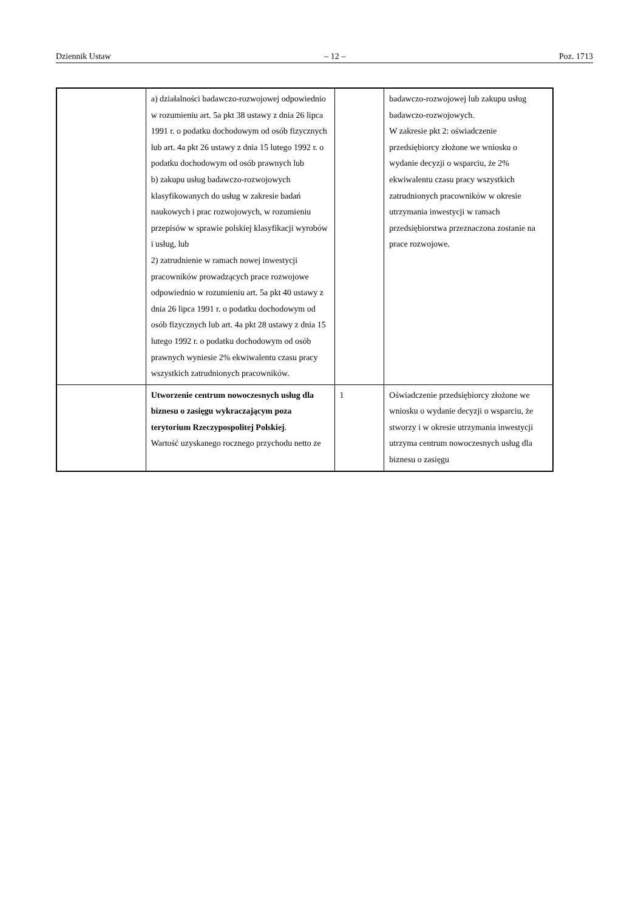Dziennik Ustaw – 12 – Poz. 1713
| | a) działalności badawczo-rozwojowej odpowiednio w rozumieniu art. 5a pkt 38 ustawy z dnia 26 lipca 1991 r. o podatku dochodowym od osób fizycznych lub art. 4a pkt 26 ustawy z dnia 15 lutego 1992 r. o podatku dochodowym od osób prawnych lub b) zakupu usług badawczo-rozwojowych klasyfikowanych do usług w zakresie badań naukowych i prac rozwojowych, w rozumieniu przepisów w sprawie polskiej klasyfikacji wyrobów i usług, lub 2) zatrudnienie w ramach nowej inwestycji pracowników prowadzących prace rozwojowe odpowiednio w rozumieniu art. 5a pkt 40 ustawy z dnia 26 lipca 1991 r. o podatku dochodowym od osób fizycznych lub art. 4a pkt 28 ustawy z dnia 15 lutego 1992 r. o podatku dochodowym od osób prawnych wyniesie 2% ekwiwalentu czasu pracy wszystkich zatrudnionych pracowników. | | badawczo-rozwojowej lub zakupu usług badawczo-rozwojowych. W zakresie pkt 2: oświadczenie przedsiębiorcy złożone we wniosku o wydanie decyzji o wsparciu, że 2% ekwiwalentu czasu pracy wszystkich zatrudnionych pracowników w okresie utrzymania inwestycji w ramach przedsiębiorstwa przeznaczona zostanie na prace rozwojowe. |
| | Utworzenie centrum nowoczesnych usług dla biznesu o zasięgu wykraczającym poza terytorium Rzeczypospolitej Polskiej . Wartość uzyskanego rocznego przychodu netto ze | 1 | Oświadczenie przedsiębiorcy złożone we wniosku o wydanie decyzji o wsparciu, że stworzy i w okresie utrzymania inwestycji utrzyma centrum nowoczesnych usług dla biznesu o zasięgu |